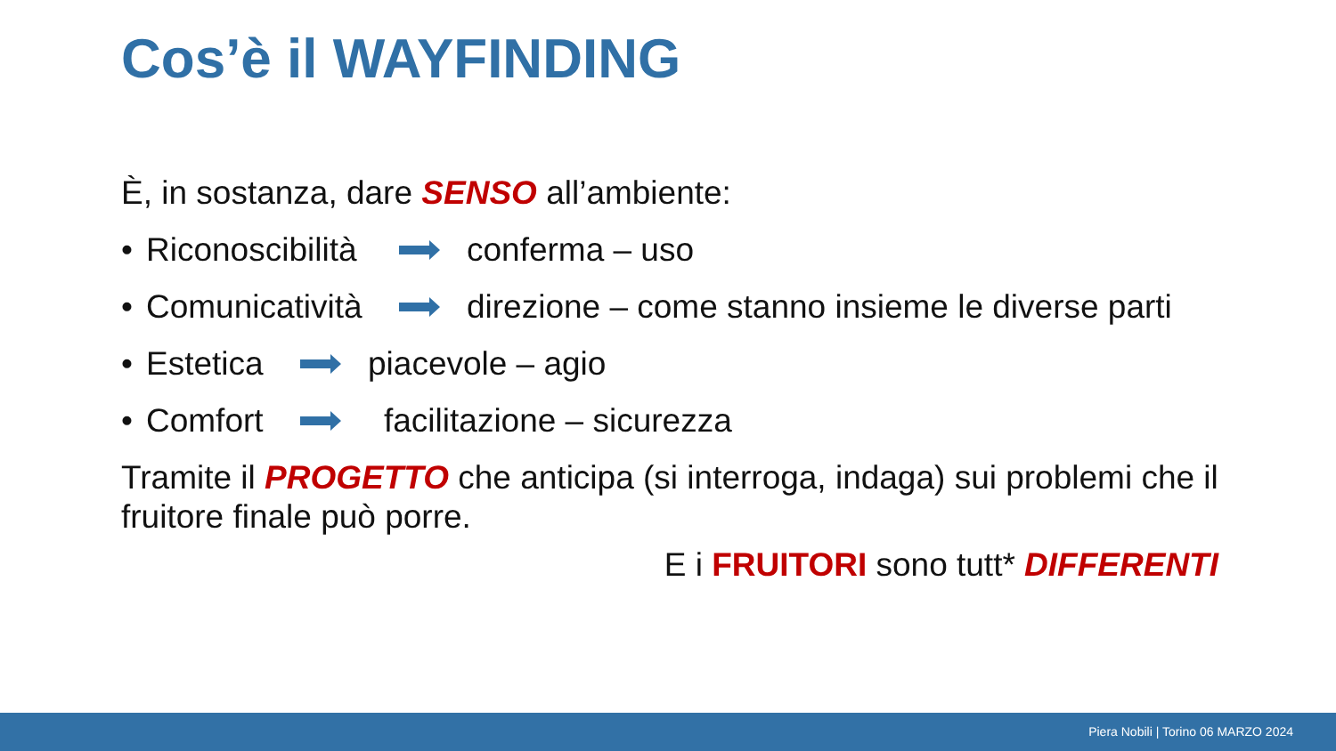Cos’è il WAYFINDING
È, in sostanza, dare SENSO all’ambiente:
• Riconoscibilità conferma – uso
• Comunicatività direzione – come stanno insieme le diverse parti
• Estetica piacevole – agio
• Comfort facilitazione – sicurezza
Tramite il PROGETTO che anticipa (si interroga, indaga) sui problemi che il fruitore finale può porre.
E i FRUITORI sono tutt* DIFFERENTI
Piera Nobili | Torino 06 MARZO 2024